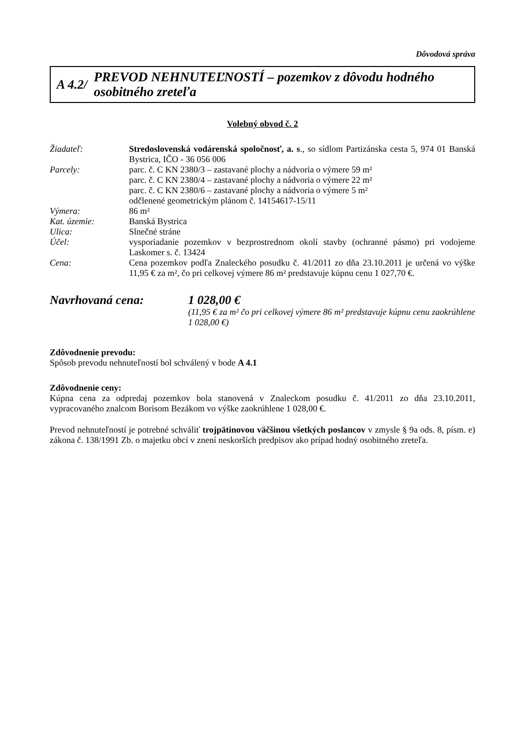Dôvodová správa
A 4.2/
PREVOD NEHNUTEĽNOSTÍ – pozemkov z dôvodu hodného osobitného zreteľa
Volebný obvod č. 2
Žiadateľ: Stredoslovenská vodárenská spoločnosť, a. s., so sídlom Partizánska cesta 5, 974 01 Banská Bystrica, IČO - 36 056 006
Parcely: parc. č. C KN 2380/3 – zastavané plochy a nádvoria o výmere 59 m²
parc. č. C KN 2380/4 – zastavané plochy a nádvoria o výmere 22 m²
parc. č. C KN 2380/6 – zastavané plochy a nádvoria o výmere 5 m²
odčlenené geometrickým plánom č. 14154617-15/11
Výmera: 86 m²
Kat. územie: Banská Bystrica
Ulica: Slnečné stráne
Účel: vysporiadanie pozemkov v bezprostrednom okolí stavby (ochranné pásmo) pri vodojeme Laskomer s. č. 13424
Cena: Cena pozemkov podľa Znaleckého posudku č. 41/2011 zo dňa 23.10.2011 je určená vo výške 11,95 € za m², čo pri celkovej výmere 86 m² predstavuje kúpnu cenu 1 027,70 €.
Navrhovaná cena: 1 028,00 €
(11,95 € za m² čo pri celkovej výmere 86 m² predstavuje kúpnu cenu zaokrúhlene 1 028,00 €)
Zdôvodnenie prevodu:
Spôsob prevodu nehnuteľností bol schválený v bode A 4.1
Zdôvodnenie ceny:
Kúpna cena za odpredaj pozemkov bola stanovená v Znaleckom posudku č. 41/2011 zo dňa 23.10.2011, vypracovaného znalcom Borisom Bezákom vo výške zaokrúhlene 1 028,00 €.
Prevod nehnuteľností je potrebné schváliť trojpätinovou väčšinou všetkých poslancov v zmysle § 9a ods. 8, písm. e) zákona č. 138/1991 Zb. o majetku obcí v znení neskorších predpisov ako prípad hodný osobitného zreteľa.